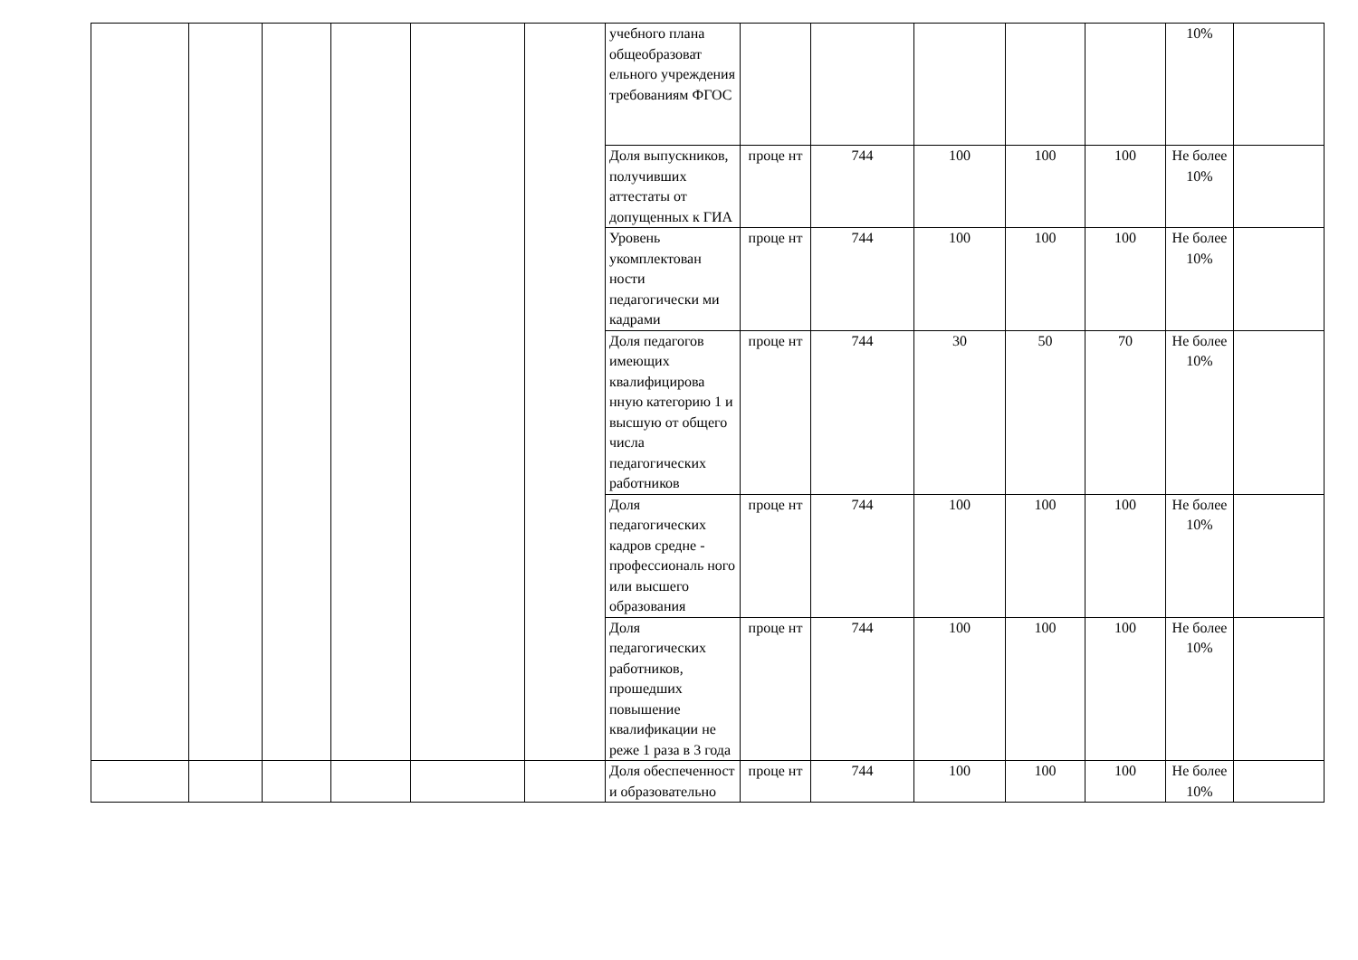| | | | | | | учебного плана общеобразоват ельного учреждения требованиям ФГОС | | | | | | 10% | |
| | | | | | | Доля выпускников, получивших аттестаты от допущенных к ГИА | проце нт | 744 | 100 | 100 | 100 | Не более 10% | |
| | | | | | | Уровень укомплектован ности педагогически ми кадрами | проце нт | 744 | 100 | 100 | 100 | Не более 10% | |
| | | | | | | Доля педагогов имеющих квалифицирова нную категорию 1 и высшую от общего числа педагогических работников | проце нт | 744 | 30 | 50 | 70 | Не более 10% | |
| | | | | | | Доля педагогических кадров средне - профессиональ ного или высшего образования | проце нт | 744 | 100 | 100 | 100 | Не более 10% | |
| | | | | | | Доля педагогических работников, прошедших повышение квалификации не реже 1 раза в 3 года | проце нт | 744 | 100 | 100 | 100 | Не более 10% | |
| | | | | | | Доля обеспеченност и образовательно | проце нт | 744 | 100 | 100 | 100 | Не более 10% | |